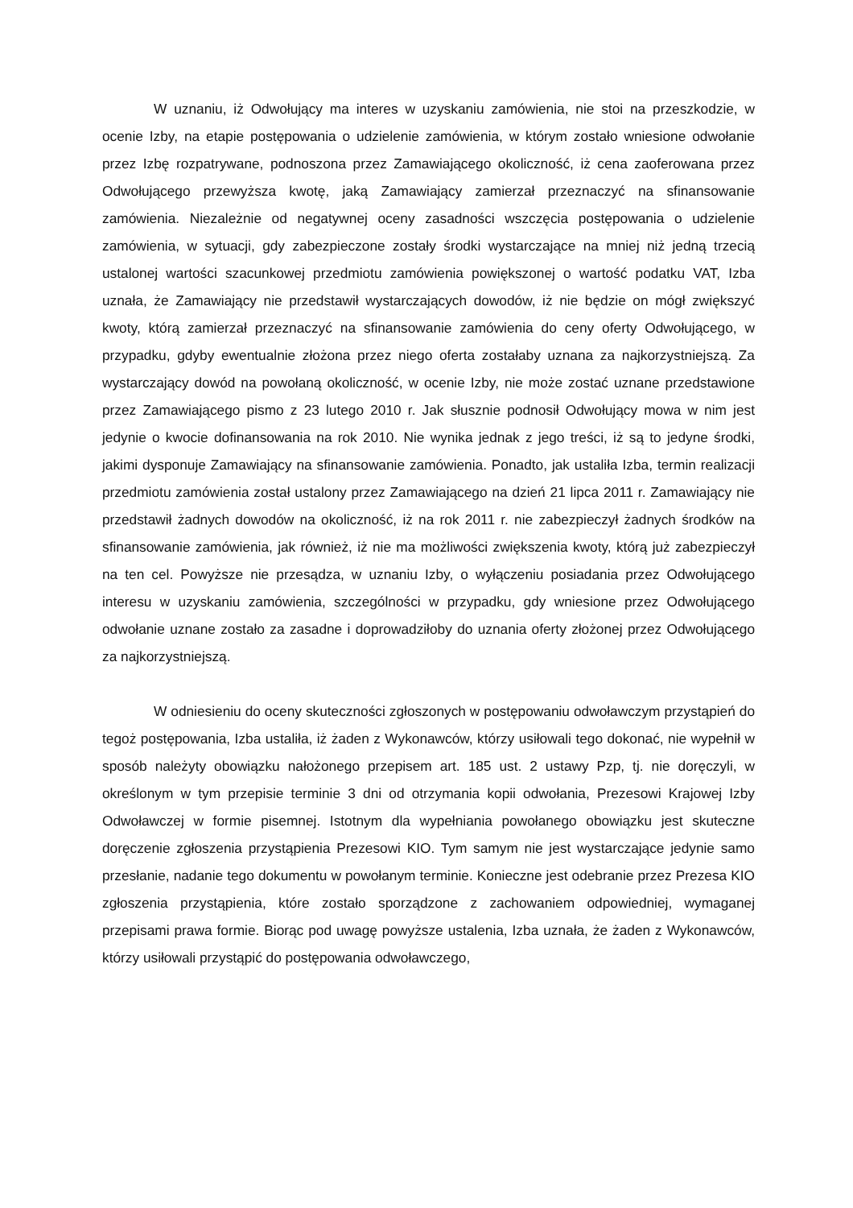W uznaniu, iż Odwołujący ma interes w uzyskaniu zamówienia, nie stoi na przeszkodzie, w ocenie Izby, na etapie postępowania o udzielenie zamówienia, w którym zostało wniesione odwołanie przez Izbę rozpatrywane, podnoszona przez Zamawiającego okoliczność, iż cena zaoferowana przez Odwołującego przewyższa kwotę, jaką Zamawiający zamierzał przeznaczyć na sfinansowanie zamówienia. Niezależnie od negatywnej oceny zasadności wszczęcia postępowania o udzielenie zamówienia, w sytuacji, gdy zabezpieczone zostały środki wystarczające na mniej niż jedną trzecią ustalonej wartości szacunkowej przedmiotu zamówienia powiększonej o wartość podatku VAT, Izba uznała, że Zamawiający nie przedstawił wystarczających dowodów, iż nie będzie on mógł zwiększyć kwoty, którą zamierzał przeznaczyć na sfinansowanie zamówienia do ceny oferty Odwołującego, w przypadku, gdyby ewentualnie złożona przez niego oferta zostałaby uznana za najkorzystniejszą. Za wystarczający dowód na powołaną okoliczność, w ocenie Izby, nie może zostać uznane przedstawione przez Zamawiającego pismo z 23 lutego 2010 r. Jak słusznie podnosił Odwołujący mowa w nim jest jedynie o kwocie dofinansowania na rok 2010. Nie wynika jednak z jego treści, iż są to jedyne środki, jakimi dysponuje Zamawiający na sfinansowanie zamówienia. Ponadto, jak ustaliła Izba, termin realizacji przedmiotu zamówienia został ustalony przez Zamawiającego na dzień 21 lipca 2011 r. Zamawiający nie przedstawił żadnych dowodów na okoliczność, iż na rok 2011 r. nie zabezpieczył żadnych środków na sfinansowanie zamówienia, jak również, iż nie ma możliwości zwiększenia kwoty, którą już zabezpieczył na ten cel. Powyższe nie przesądza, w uznaniu Izby, o wyłączeniu posiadania przez Odwołującego interesu w uzyskaniu zamówienia, szczególności w przypadku, gdy wniesione przez Odwołującego odwołanie uznane zostało za zasadne i doprowadziłoby do uznania oferty złożonej przez Odwołującego za najkorzystniejszą.
W odniesieniu do oceny skuteczności zgłoszonych w postępowaniu odwoławczym przystąpień do tegoż postępowania, Izba ustaliła, iż żaden z Wykonawców, którzy usiłowali tego dokonać, nie wypełnił w sposób należyty obowiązku nałożonego przepisem art. 185 ust. 2 ustawy Pzp, tj. nie doręczyli, w określonym w tym przepisie terminie 3 dni od otrzymania kopii odwołania, Prezesowi Krajowej Izby Odwoławczej w formie pisemnej. Istotnym dla wypełniania powołanego obowiązku jest skuteczne doręczenie zgłoszenia przystąpienia Prezesowi KIO. Tym samym nie jest wystarczające jedynie samo przesłanie, nadanie tego dokumentu w powołanym terminie. Konieczne jest odebranie przez Prezesa KIO zgłoszenia przystąpienia, które zostało sporządzone z zachowaniem odpowiedniej, wymaganej przepisami prawa formie. Biorąc pod uwagę powyższe ustalenia, Izba uznała, że żaden z Wykonawców, którzy usiłowali przystąpić do postępowania odwoławczego,